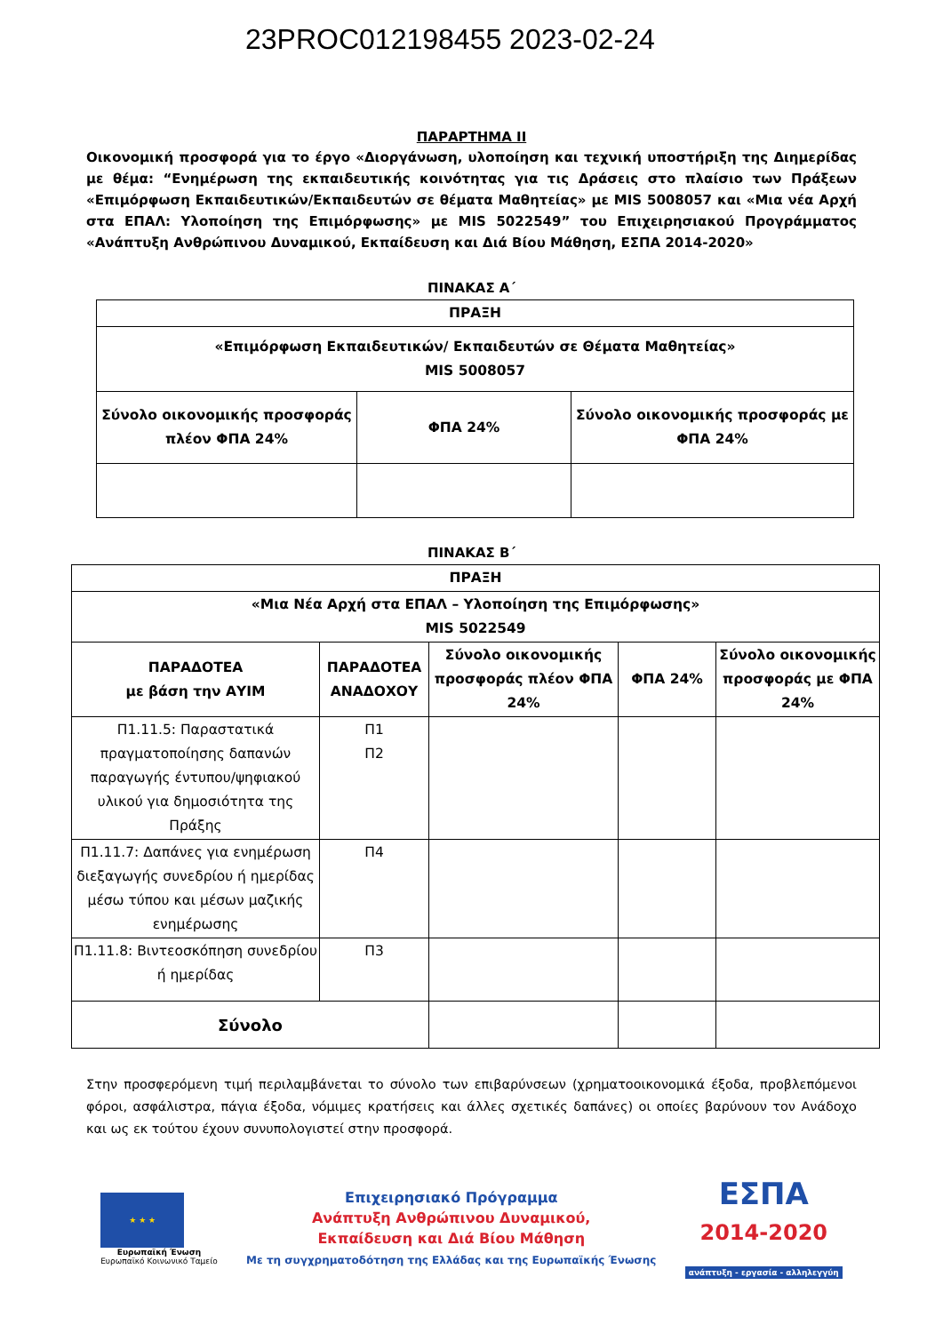23PROC012198455 2023-02-24
ΠΑΡΑΡΤΗΜΑ ΙΙ
Οικονομική προσφορά για το έργο «Διοργάνωση, υλοποίηση και τεχνική υποστήριξη της Διημερίδας με θέμα: “Ενημέρωση της εκπαιδευτικής κοινότητας για τις Δράσεις στο πλαίσιο των Πράξεων «Επιμόρφωση Εκπαιδευτικών/Εκπαιδευτών σε θέματα Μαθητείας» με MIS 5008057 και «Μια νέα Αρχή στα ΕΠΑΛ: Υλοποίηση της Επιμόρφωσης» με MIS 5022549” του Επιχειρησιακού Προγράμματος «Ανάπτυξη Ανθρώπινου Δυναμικού, Εκπαίδευση και Διά Βίου Μάθηση, ΕΣΠΑ 2014-2020»
ΠΙΝΑΚΑΣ Α΄
| ΠΡΑΞΗ | | |
| --- | --- | --- |
| «Επιμόρφωση Εκπαιδευτικών/ Εκπαιδευτών σε Θέματα Μαθητείας» MIS 5008057 | | |
| Σύνολο οικονομικής προσφοράς πλέον ΦΠΑ 24% | ΦΠΑ 24% | Σύνολο οικονομικής προσφοράς με ΦΠΑ 24% |
ΠΙΝΑΚΑΣ Β΄
| ΠΡΑΞΗ | | | | |
| --- | --- | --- | --- | --- |
| «Μια Νέα Αρχή στα ΕΠΑΛ – Υλοποίηση της Επιμόρφωσης» MIS 5022549 | | | | |
| ΠΑΡΑΔΟΤΕΑ με βάση την ΑΥΙΜ | ΠΑΡΑΔΟΤΕΑ ΑΝΑΔΟΧΟΥ | Σύνολο οικονομικής προσφοράς πλέον ΦΠΑ 24% | ΦΠΑ 24% | Σύνολο οικονομικής προσφοράς με ΦΠΑ 24% |
| Π1.11.5: Παραστατικά πραγματοποίησης δαπανών παραγωγής έντυπου/ψηφιακού υλικού για δημοσιότητα της Πράξης | Π1 Π2 | | | |
| Π1.11.7: Δαπάνες για ενημέρωση διεξαγωγής συνεδρίου ή ημερίδας μέσω τύπου και μέσων μαζικής ενημέρωσης | Π4 | | | |
| Π1.11.8: Βιντεοσκόπηση συνεδρίου ή ημερίδας | Π3 | | | |
| Σύνολο | | | | |
Στην προσφερόμενη τιμή περιλαμβάνεται το σύνολο των επιβαρύνσεων (χρηματοοικονομικά έξοδα, προβλεπόμενοι φόροι, ασφάλιστρα, πάγια έξοδα, νόμιμες κρατήσεις και άλλες σχετικές δαπάνες) οι οποίες βαρύνουν τον Ανάδοχο και ως εκ τούτου έχουν συνυπολογιστεί στην προσφορά.
★ ★ ★
Ευρωπαϊκή Ένωση
Ευρωπαϊκό Κοινωνικό Ταμείο
Επιχειρησιακό Πρόγραμμα
Ανάπτυξη Ανθρώπινου Δυναμικού,
Εκπαίδευση και Διά Βίου Μάθηση
Με τη συγχρηματοδότηση της Ελλάδας και της Ευρωπαϊκής Ένωσης
ΕΣΠΑ
2014-2020
ανάπτυξη - εργασία - αλληλεγγύη